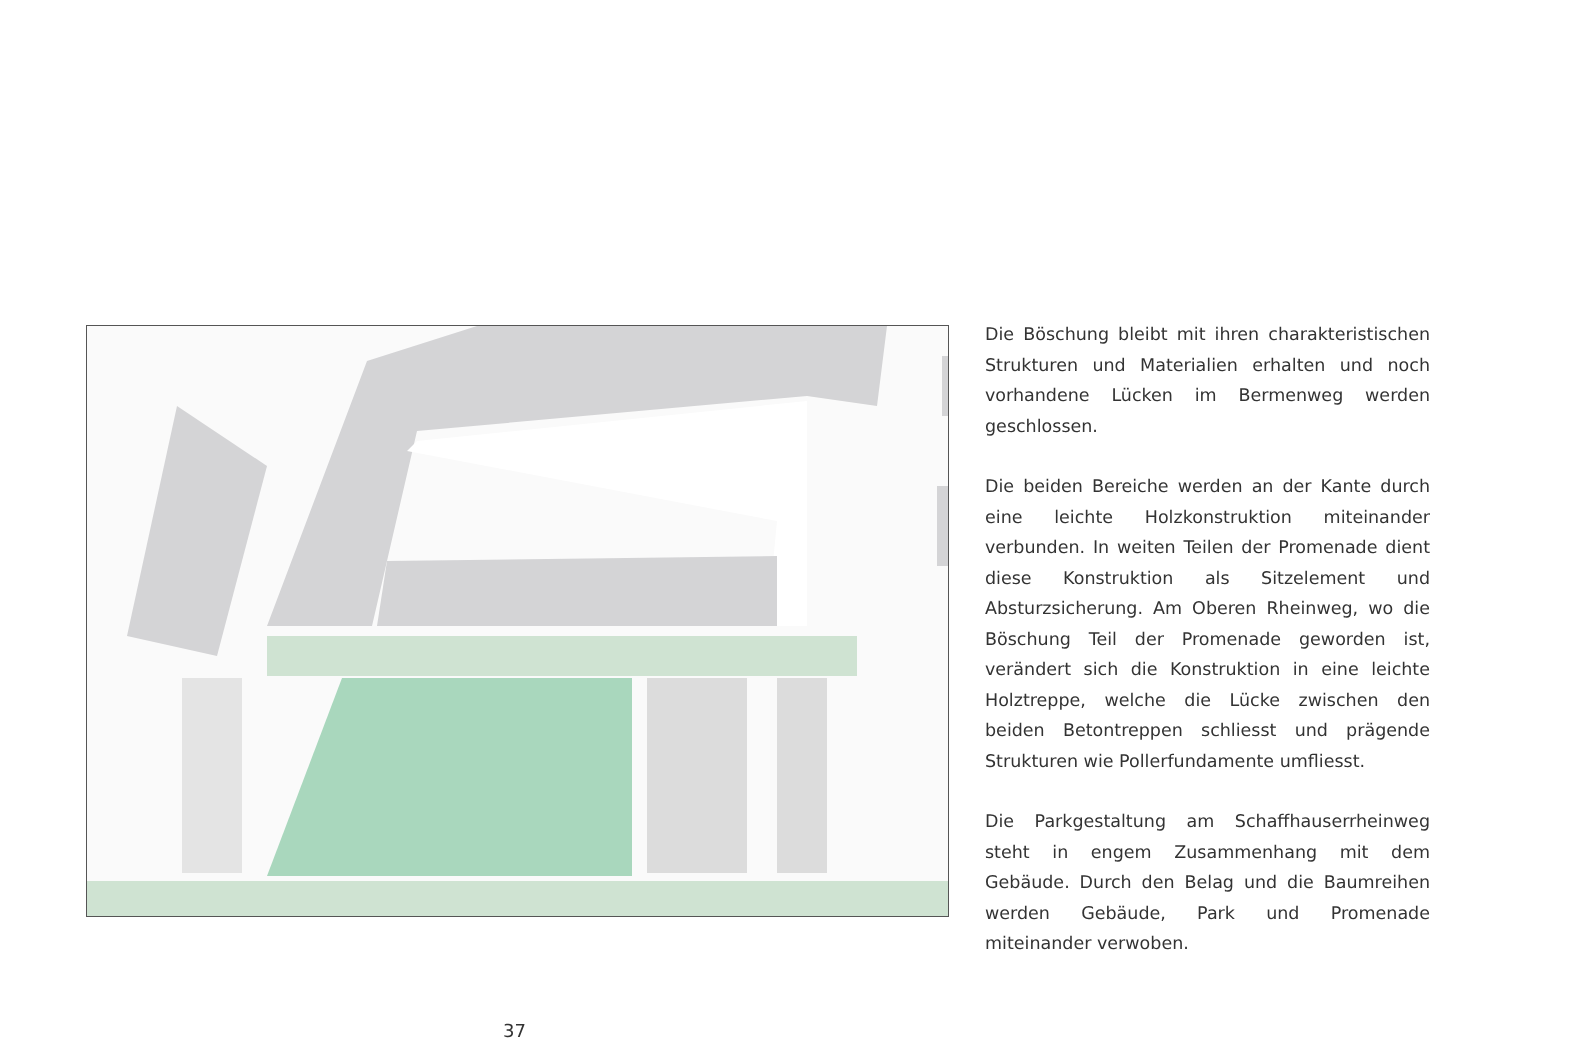Die Böschung bleibt mit ihren charakteristischen Strukturen und Materialien erhalten und noch vorhandene Lücken im Bermenweg werden geschlossen.
Die beiden Bereiche werden an der Kante durch eine leichte Holzkonstruktion miteinander verbunden. In weiten Teilen der Promenade dient diese Konstruktion als Sitzelement und Absturzsicherung. Am Oberen Rheinweg, wo die Böschung Teil der Promenade geworden ist, verändert sich die Konstruktion in eine leichte Holztreppe, welche die Lücke zwischen den beiden Betontreppen schliesst und prägende Strukturen wie Pollerfundamente umfliesst.
Die Parkgestaltung am Schaffhauserrheinweg steht in engem Zusammenhang mit dem Gebäude. Durch den Belag und die Baumreihen werden Gebäude, Park und Promenade miteinander verwoben.
37